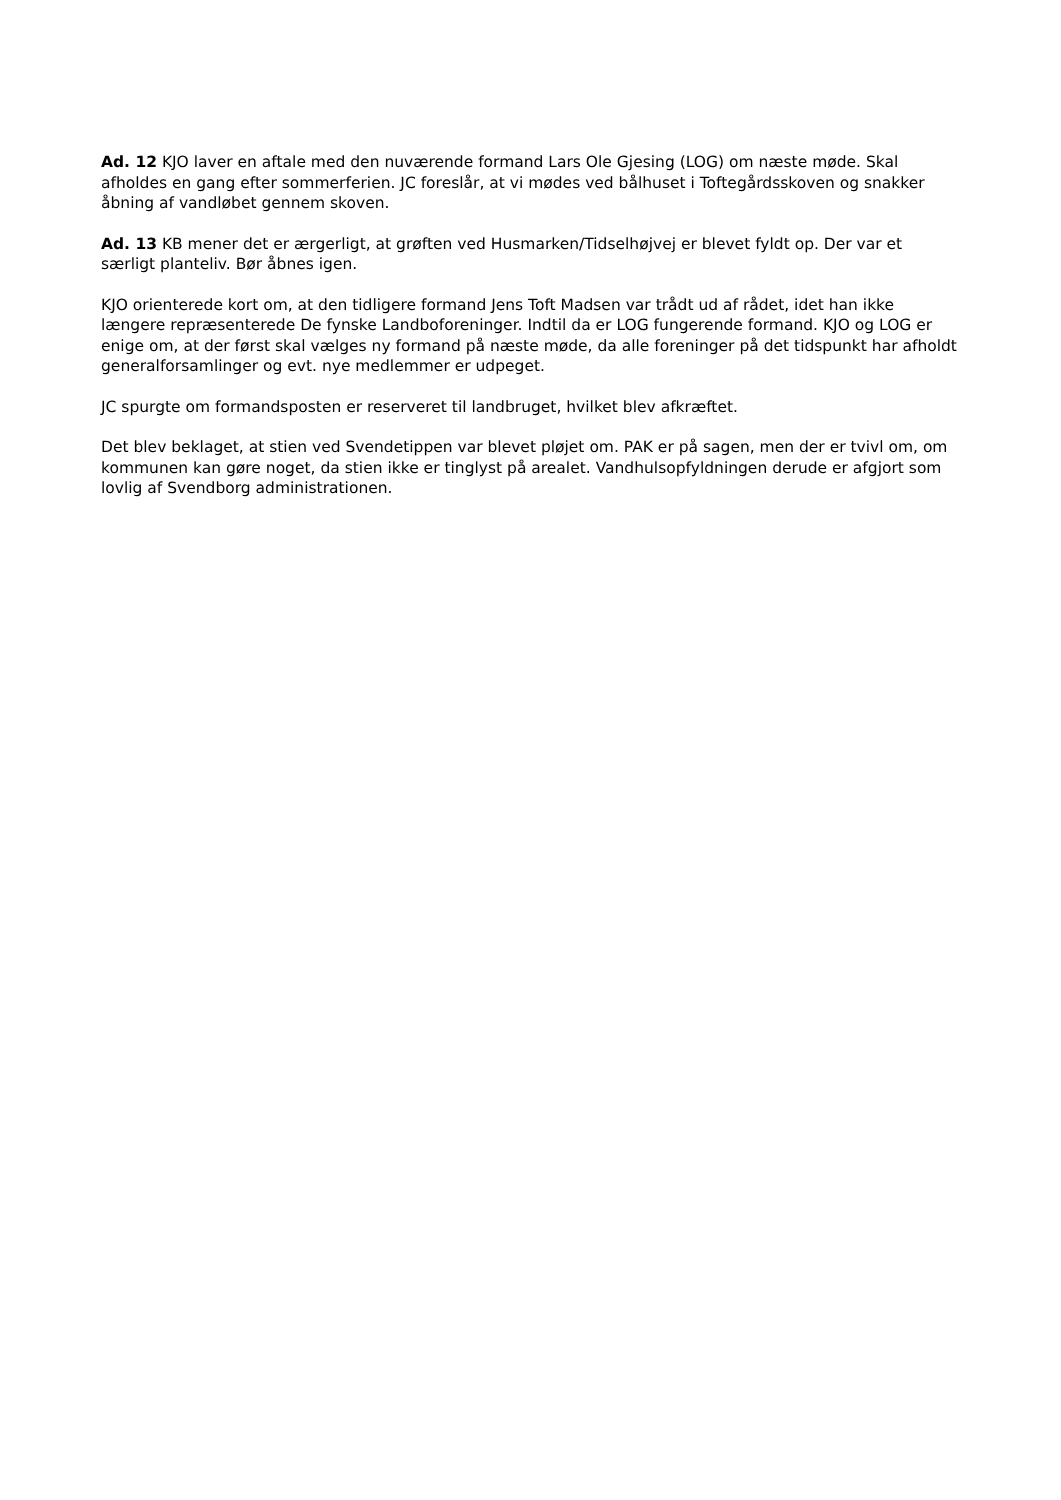Ad. 12 KJO laver en aftale med den nuværende formand Lars Ole Gjesing (LOG) om næste møde. Skal afholdes en gang efter sommerferien. JC foreslår, at vi mødes ved bålhuset i Toftegårdsskoven og snakker åbning af vandløbet gennem skoven.
Ad. 13 KB mener det er ærgerligt, at grøften ved Husmarken/Tidselhøjvej er blevet fyldt op. Der var et særligt planteliv. Bør åbnes igen.
KJO orienterede kort om, at den tidligere formand Jens Toft Madsen var trådt ud af rådet, idet han ikke længere repræsenterede De fynske Landboforeninger. Indtil da er LOG fungerende formand. KJO og LOG er enige om, at der først skal vælges ny formand på næste møde, da alle foreninger på det tidspunkt har afholdt generalforsamlinger og evt. nye medlemmer er udpeget.
JC spurgte om formandsposten er reserveret til landbruget, hvilket blev afkræftet.
Det blev beklaget, at stien ved Svendetippen var blevet pløjet om. PAK er på sagen, men der er tvivl om, om kommunen kan gøre noget, da stien ikke er tinglyst på arealet. Vandhulsopfyldningen derude er afgjort som lovlig af Svendborg administrationen.